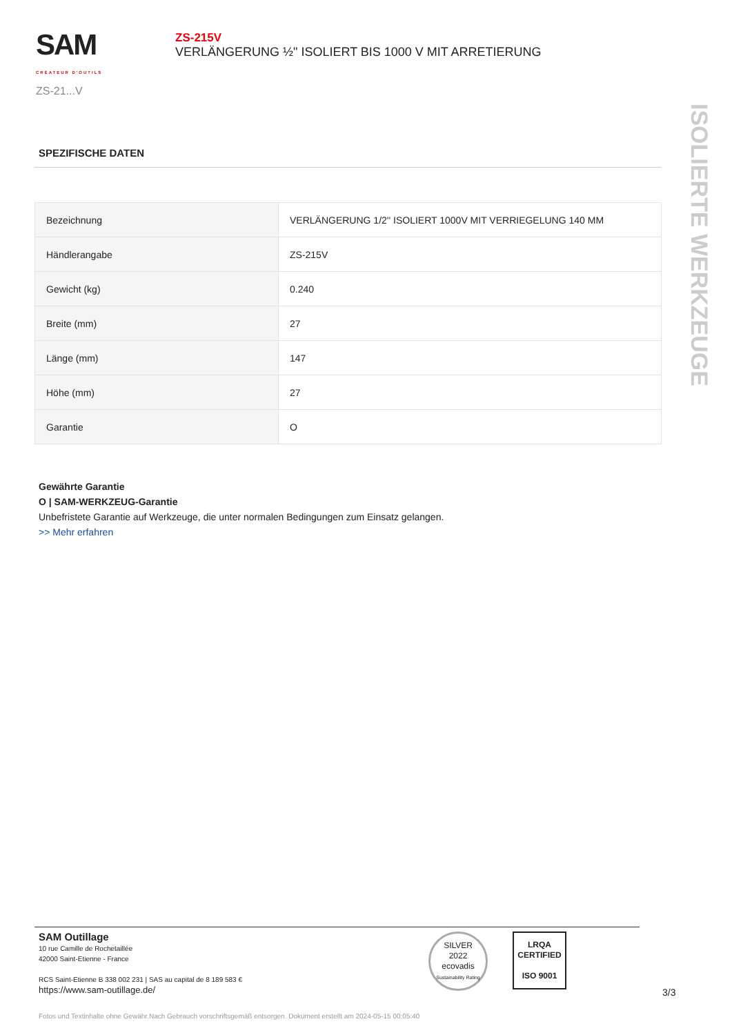SAM
CRÉATEUR D'OUTILS
ZS-21...V
ZS-215V
VERLÄNGERUNG ½" ISOLIERT BIS 1000 V MIT ARRETIERUNG
SPEZIFISCHE DATEN
| Bezeichnung | VERLÄNGERUNG 1/2'' ISOLIERT 1000V MIT VERRIEGELUNG 140 MM |
| Händlerangabe | ZS-215V |
| Gewicht (kg) | 0.240 |
| Breite (mm) | 27 |
| Länge (mm) | 147 |
| Höhe (mm) | 27 |
| Garantie | O |
Gewährte Garantie
O | SAM-WERKZEUG-Garantie
Unbefristete Garantie auf Werkzeuge, die unter normalen Bedingungen zum Einsatz gelangen.
>> Mehr erfahren
ISOLIERTE WERKZEUGE
SAM Outillage
10 rue Camille de Rochetaillée
42000 Saint-Etienne - France
RCS Saint-Etienne B 338 002 231 | SAS au capital de 8 189 583 €
https://www.sam-outillage.de/
SILVER
2022
ecovadis
Sustainability Rating
LRQA
CERTIFIED
ISO 9001
3/3
Fotos und Textinhalte ohne Gewähr.Nach Gebrauch vorschriftsgemäß entsorgen. Dokument erstellt am 2024-05-15 00:05:40